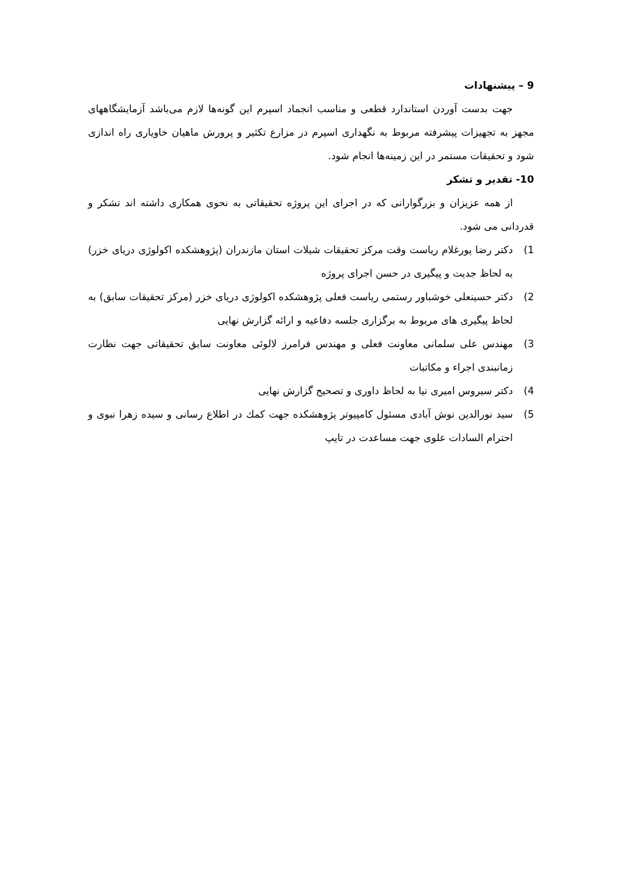9 – پیشنهادات
جهت بدست آوردن استاندارد قطعی و مناسب انجماد اسپرم این گونه‌ها لازم می‌باشد آزمایشگاههای مجهز به تجهیزات پیشرفته مربوط به نگهداری اسپرم در مزارع تکثیر و پرورش ماهیان خاویاری راه اندازی شود و تحقیقات مستمر در این زمینه‌ها انجام شود.
10- تقدیر و تشکر
از همه عزیزان و بزرگوارانی که در اجرای این پروژه تحقیقاتی به نحوی همکاری داشته اند تشکر و قدردانی می شود.
1) دکتر رضا پورغلام ریاست وقت مرکز تحقیقات شیلات استان مازندران (پژوهشکده اکولوژی دریای خزر) به لحاظ جدیت و پیگیری در حسن اجرای پروژه
2) دکتر حسینعلی خوشباور رستمی ریاست فعلی پژوهشکده اکولوژی دریای خزر (مرکز تحقیقات سابق) به لحاظ پیگیری های مربوط به برگزاری جلسه دفاعیه و ارائه گزارش نهایی
3) مهندس علی سلمانی معاونت فعلی و مهندس فرامرز لالوئی معاونت سابق تحقیقاتی جهت نظارت زمانبندی اجراء و مکاتبات
4) دکتر سیروس امیری نیا به لحاظ داوری و تصحیح گزارش نهایی
5) سید نورالدین نوش آبادی مسئول کامپیوتر پژوهشکده جهت کمك در اطلاع رسانی و سیده زهرا نبوی و احترام السادات علوی جهت مساعدت در تایپ